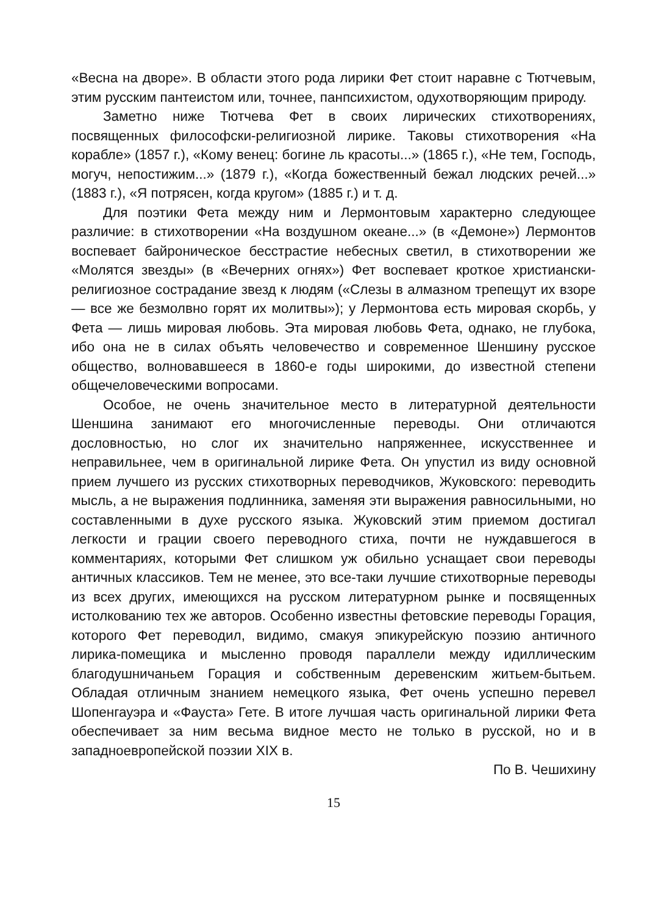«Весна на дворе». В области этого рода лирики Фет стоит наравне с Тютчевым, этим русским пантеистом или, точнее, панпсихистом, одухотворяющим природу.
Заметно ниже Тютчева Фет в своих лирических стихотворениях, посвященных философски-религиозной лирике. Таковы стихотворения «На корабле» (1857 г.), «Кому венец: богине ль красоты...» (1865 г.), «Не тем, Господь, могуч, непостижим...» (1879 г.), «Когда божественный бежал людских речей...» (1883 г.), «Я потрясен, когда кругом» (1885 г.) и т. д.
Для поэтики Фета между ним и Лермонтовым характерно следующее различие: в стихотворении «На воздушном океане...» (в «Демоне») Лермонтов воспевает байроническое бесстрастие небесных светил, в стихотворении же «Молятся звезды» (в «Вечерних огнях») Фет воспевает кроткое христиански-религиозное сострадание звезд к людям («Слезы в алмазном трепещут их взоре — все же безмолвно горят их молитвы»); у Лермонтова есть мировая скорбь, у Фета — лишь мировая любовь. Эта мировая любовь Фета, однако, не глубока, ибо она не в силах объять человечество и современное Шеншину русское общество, волновавшееся в 1860-е годы широкими, до известной степени общечеловеческими вопросами.
Особое, не очень значительное место в литературной деятельности Шеншина занимают его многочисленные переводы. Они отличаются дословностью, но слог их значительно напряженнее, искусственнее и неправильнее, чем в оригинальной лирике Фета. Он упустил из виду основной прием лучшего из русских стихотворных переводчиков, Жуковского: переводить мысль, а не выражения подлинника, заменяя эти выражения равносильными, но составленными в духе русского языка. Жуковский этим приемом достигал легкости и грации своего переводного стиха, почти не нуждавшегося в комментариях, которыми Фет слишком уж обильно уснащает свои переводы античных классиков. Тем не менее, это все-таки лучшие стихотворные переводы из всех других, имеющихся на русском литературном рынке и посвященных истолкованию тех же авторов. Особенно известны фетовские переводы Горация, которого Фет переводил, видимо, смакуя эпикурейскую поэзию античного лирика-помещика и мысленно проводя параллели между идиллическим благодушничаньем Горация и собственным деревенским житьем-бытьем. Обладая отличным знанием немецкого языка, Фет очень успешно перевел Шопенгауэра и «Фауста» Гете. В итоге лучшая часть оригинальной лирики Фета обеспечивает за ним весьма видное место не только в русской, но и в западноевропейской поэзии XIX в.
По В. Чешихину
15